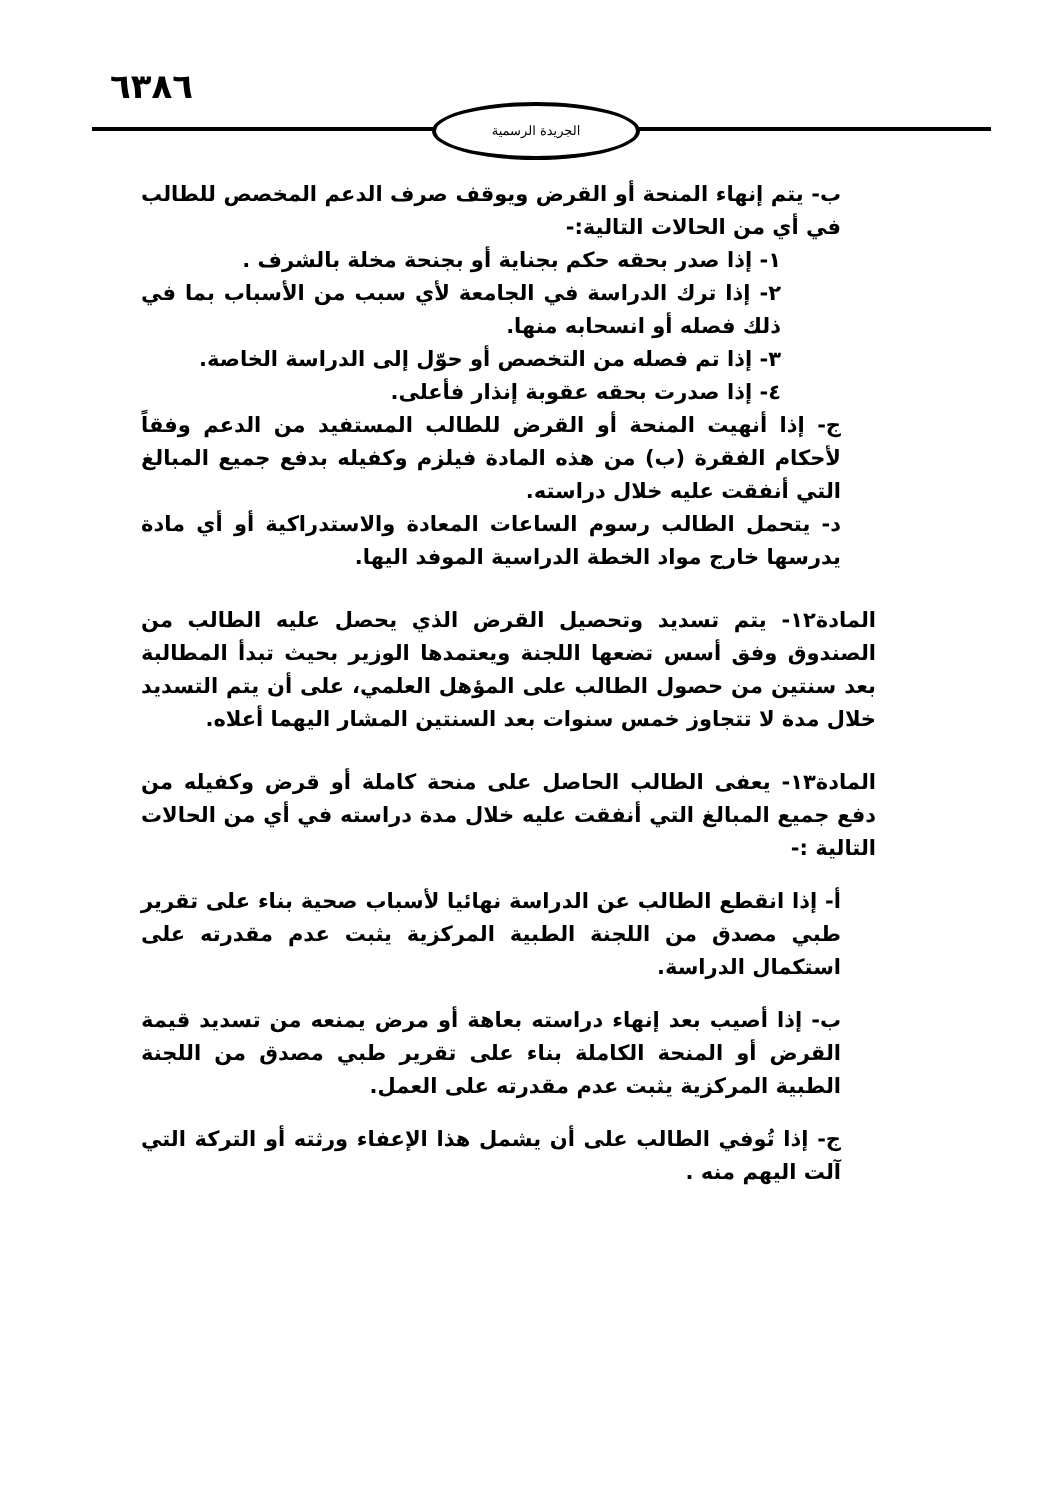٦٣٨٦ الجريدة الرسمية
ب- يتم إنهاء المنحة أو القرض ويوقف صرف الدعم المخصص للطالب في أي من الحالات التالية:-
١- إذا صدر بحقه حكم بجناية أو بجنحة مخلة بالشرف .
٢- إذا ترك الدراسة في الجامعة لأي سبب من الأسباب بما في ذلك فصله أو انسحابه منها.
٣- إذا تم فصله من التخصص أو حوّل إلى الدراسة الخاصة.
٤- إذا صدرت بحقه عقوبة إنذار فأعلى.
ج- إذا أنهيت المنحة أو القرض للطالب المستفيد من الدعم وفقاً لأحكام الفقرة (ب) من هذه المادة فيلزم وكفيله بدفع جميع المبالغ التي أنفقت عليه خلال دراسته.
د- يتحمل الطالب رسوم الساعات المعادة والاستدراكية أو أي مادة يدرسها خارج مواد الخطة الدراسية الموفد اليها.
المادة١٢- يتم تسديد وتحصيل القرض الذي يحصل عليه الطالب من الصندوق وفق أسس تضعها اللجنة ويعتمدها الوزير بحيث تبدأ المطالبة بعد سنتين من حصول الطالب على المؤهل العلمي، على أن يتم التسديد خلال مدة لا تتجاوز خمس سنوات بعد السنتين المشار اليهما أعلاه.
المادة١٣- يعفى الطالب الحاصل على منحة كاملة أو قرض وكفيله من دفع جميع المبالغ التي أنفقت عليه خلال مدة دراسته في أي من الحالات التالية :-
أ- إذا انقطع الطالب عن الدراسة نهائيا لأسباب صحية بناء على تقرير طبي مصدق من اللجنة الطبية المركزية يثبت عدم مقدرته على استكمال الدراسة.
ب- إذا أصيب بعد إنهاء دراسته بعاهة أو مرض يمنعه من تسديد قيمة القرض أو المنحة الكاملة بناء على تقرير طبي مصدق من اللجنة الطبية المركزية يثبت عدم مقدرته على العمل.
ج- إذا تُوفي الطالب على أن يشمل هذا الإعفاء ورثته أو التركة التي آلت اليهم منه .